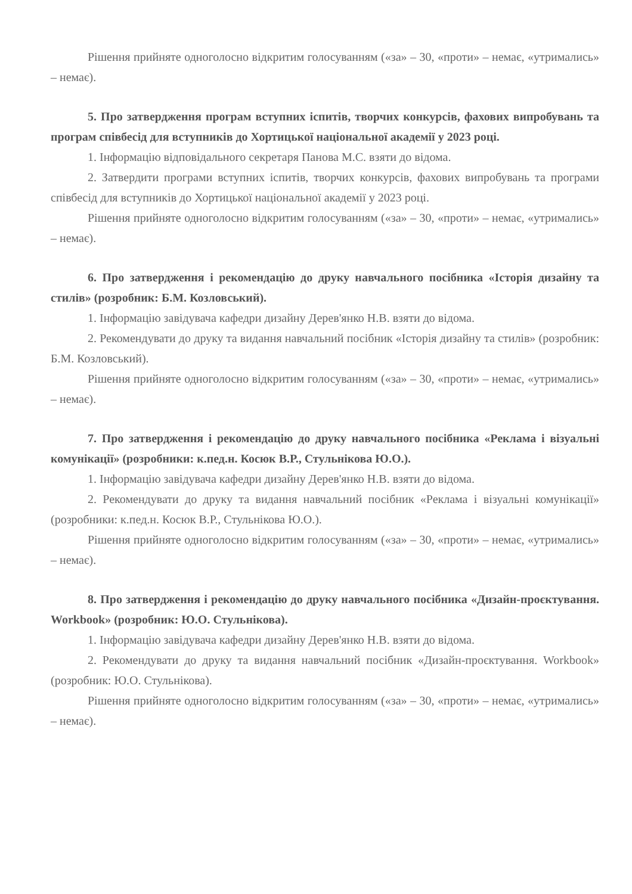Рішення прийняте одноголосно відкритим голосуванням («за» – 30, «проти» – немає, «утримались» – немає).
5. Про затвердження програм вступних іспитів, творчих конкурсів, фахових випробувань та програм співбесід для вступників до Хортицької національної академії у 2023 році.
1. Інформацію відповідального секретаря Панова М.С. взяти до відома.
2. Затвердити програми вступних іспитів, творчих конкурсів, фахових випробувань та програми співбесід для вступників до Хортицької національної академії у 2023 році.
Рішення прийняте одноголосно відкритим голосуванням («за» – 30, «проти» – немає, «утримались» – немає).
6. Про затвердження і рекомендацію до друку навчального посібника «Історія дизайну та стилів» (розробник: Б.М. Козловський).
1. Інформацію завідувача кафедри дизайну Дерев'янко Н.В. взяти до відома.
2. Рекомендувати до друку та видання навчальний посібник «Історія дизайну та стилів» (розробник: Б.М. Козловський).
Рішення прийняте одноголосно відкритим голосуванням («за» – 30, «проти» – немає, «утримались» – немає).
7. Про затвердження і рекомендацію до друку навчального посібника «Реклама і візуальні комунікації» (розробники: к.пед.н. Косюк В.Р., Стульнікова Ю.О.).
1. Інформацію завідувача кафедри дизайну Дерев'янко Н.В. взяти до відома.
2. Рекомендувати до друку та видання навчальний посібник «Реклама і візуальні комунікації» (розробники: к.пед.н. Косюк В.Р., Стульнікова Ю.О.).
Рішення прийняте одноголосно відкритим голосуванням («за» – 30, «проти» – немає, «утримались» – немає).
8. Про затвердження і рекомендацію до друку навчального посібника «Дизайн-проєктування. Workbook» (розробник: Ю.О. Стульнікова).
1. Інформацію завідувача кафедри дизайну Дерев'янко Н.В. взяти до відома.
2. Рекомендувати до друку та видання навчальний посібник «Дизайн-проєктування. Workbook» (розробник: Ю.О. Стульнікова).
Рішення прийняте одноголосно відкритим голосуванням («за» – 30, «проти» – немає, «утримались» – немає).